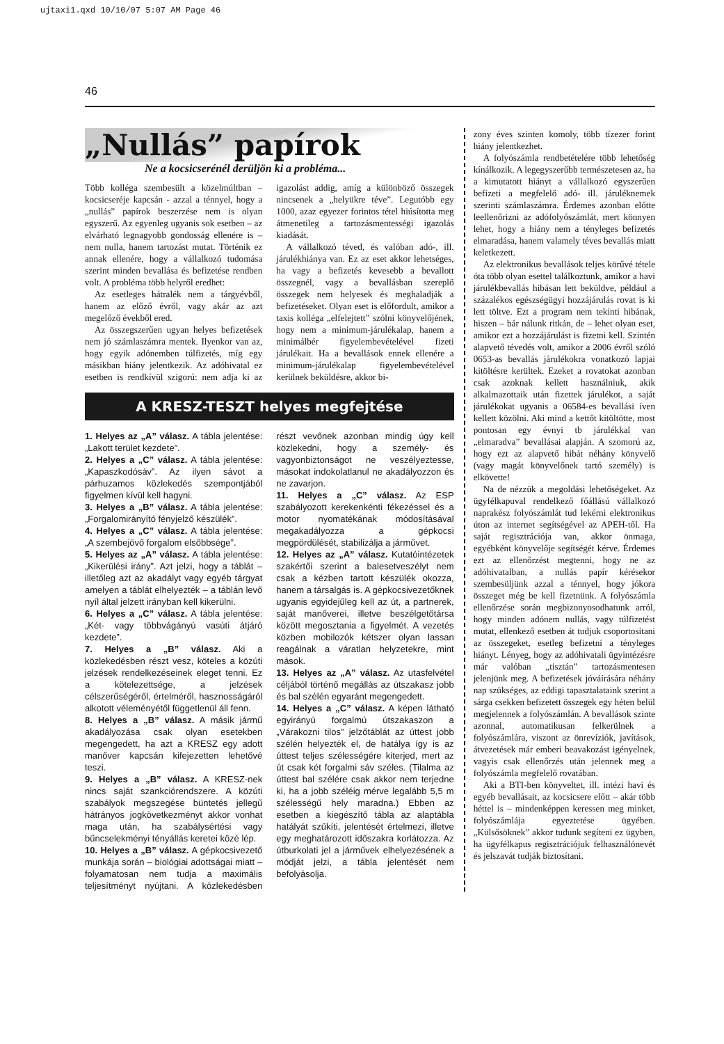ujtaxi1.qxd 10/10/07 5:07 AM Page 46
46
„Nullás” papírok
Ne a kocsicserénél derüljön ki a probléma...
Több kolléga szembesült a közelmúltban – kocsicseréje kapcsán - azzal a ténnyel, hogy a „nullás” papírok beszerzése nem is olyan egyszerű. Az egyenleg ugyanis sok esetben – az elvárható legnagyobb gondosság ellenére is – nem nulla, hanem tartozást mutat. Történik ez annak ellenére, hogy a vállalkozó tudomása szerint minden bevallása és befizetése rendben volt. A probléma több helyről eredhet:
Az esetleges hátralék nem a tárgyévből, hanem az előző évről, vagy akár az azt megelőző évekből ered.
Az összegszerűen ugyan helyes befizetések nem jó számlaszámra mentek. Ilyenkor van az, hogy egyik adónemben túlfizetés, míg egy másikban hiány jelentkezik. Az adóhivatal ez esetben is rendkívül szigorú: nem adja ki az igazolást addig, amíg a különböző összegek nincsenek a „helyükre téve”. Legutóbb egy 1000, azaz egyezer forintos tétel hiúsította meg átmenetileg a tartozásmentességi igazolás kiadását.
A vállalkozó téved, és valóban adó-, ill. járulékhiánya van. Ez az eset akkor lehetséges, ha vagy a befizetés kevesebb a bevallott összegnél, vagy a bevallásban szereplő összegek nem helyesek és meghaladják a befizetéseket. Olyan eset is előfordult, amikor a taxis kolléga „elfelejtett” szólni könyvelőjének, hogy nem a minimum-járulékalap, hanem a minimálbér figyelembevételével fizeti járulékait. Ha a bevallások ennek ellenére a minimum-járulékalap figyelembevételével kerülnek beküldésre, akkor bi-
A KRESZ-TESZT helyes megfejtése
1. Helyes az „A” válasz. A tábla jelentése: „Lakott terület kezdete”.
2. Helyes a „C” válasz. A tábla jelentése: „Kapaszkodósáv”. Az ilyen sávot a párhuzamos közlekedés szempontjából figyelmen kívül kell hagyni.
3. Helyes a „B” válasz. A tábla jelentése: „Forgalomirányító fényjelző készülék”.
4. Helyes a „C” válasz. A tábla jelentése: „A szembejövő forgalom elsőbbsége”.
5. Helyes az „A” válasz. A tábla jelentése: „Kikerülési irány”. Azt jelzi, hogy a táblát – illetőleg azt az akadályt vagy egyéb tárgyat amelyen a táblát elhelyezték – a táblán levő nyíl által jelzett irányban kell kikerülni.
6. Helyes a „C” válasz. A tábla jelentése: „Két- vagy többvágányú vasúti átjáró kezdete”.
7. Helyes a „B” válasz. Aki a közlekedésben részt vesz, köteles a közúti jelzések rendelkezéseinek eleget tenni. Ez a kötelezettsége, a jelzések célszerűségéről, értelméről, hasznosságáról alkotott véleményétől függetlenül áll fenn.
8. Helyes a „B” válasz. A másik jármű akadályozása csak olyan esetekben megengedett, ha azt a KRESZ egy adott manőver kapcsán kifejezetten lehetővé teszi.
9. Helyes a „B” válasz. A KRESZ-nek nincs saját szankciórendszere. A közúti szabályok megszegése büntetés jellegű hátrányos jogkövetkezményt akkor vonhat maga után, ha szabálysértési vagy bűncselekményi tényállás keretei közé lép.
10. Helyes a „B” válasz. A gépkocsivezető munkája során – biológiai adottságai miatt – folyamatosan nem tudja a maximális teljesítményt nyújtani. A közlekedésben részt vevőnek azonban mindig úgy kell közlekedni, hogy a személy- és vagyonbiztonságot ne veszélyeztesse, másokat indokolatlanul ne akadályozzon és ne zavarjon.
11. Helyes a „C” válasz. Az ESP szabályozott kerekenkénti fékezéssel és a motor nyomatékának módosításával megakadályozza a gépkocsi megpördülését, stabilizálja a járművet.
12. Helyes az „A” válasz. Kutatóintézetek szakértői szerint a balesetveszélyt nem csak a kézben tartott készülék okozza, hanem a társalgás is. A gépkocsivezetőknek ugyanis egyidejűleg kell az út, a partnerek, saját manőverei, illetve beszélgetőtársa között megosztania a figyelmét. A vezetés közben mobilozók kétszer olyan lassan reagálnak a váratlan helyzetekre, mint mások.
13. Helyes az „A” válasz. Az utasfelvétel céljából történő megállás az útszakasz jobb és bal szélén egyaránt megengedett.
14. Helyes a „C” válasz. A képen látható egyirányú forgalmú útszakaszon a „Várakozni tilos” jelzőtáblát az úttest jobb szélén helyezték el, de hatálya így is az úttest teljes szélességére kiterjed, mert az út csak két forgalmi sáv széles. (Tilalma az úttest bal szélére csak akkor nem terjedne ki, ha a jobb széléig mérve legalább 5,5 m szélességű hely maradna.) Ebben az esetben a kiegészítő tábla az alaptábla hatályát szűkíti, jelentését értelmezi, illetve egy meghatározott időszakra korlátozza. Az útburkolati jel a járművek elhelyezésének a módját jelzi, a tábla jelentését nem befolyásolja.
zony éves szinten komoly, több tízezer forint hiány jelentkezhet.
A folyószámla rendbetételére több lehetőség kínálkozik. A legegyszerűbb természetesen az, ha a kimutatott hiányt a vállalkozó egyszerűen befizeti a megfelelő adó- ill. járuléknemek szerinti számlaszámra. Érdemes azonban előtte leellenőrizni az adófolyószámlát, mert könnyen lehet, hogy a hiány nem a tényleges befizetés elmaradása, hanem valamely téves bevallás miatt keletkezett.
Az elektronikus bevallások teljes körűvé tétele óta több olyan esettel találkoztunk, amikor a havi járulékbevallás hibásan lett beküldve, például a százalékos egészségügyi hozzájárulás rovat is ki lett töltve. Ezt a program nem tekinti hibának, hiszen – bár nálunk ritkán, de – lehet olyan eset, amikor ezt a hozzájárulást is fizetni kell. Szintén alapvető tévedés volt, amikor a 2006 évről szóló 0653-as bevallás járulékokra vonatkozó lapjai kitöltésre kerültek. Ezeket a rovatokat azonban csak azoknak kellett használniuk, akik alkalmazottaik után fizettek járulékot, a saját járulékokat ugyanis a 06584-es bevallási íven kellett közölni. Aki mind a kettőt kitöltötte, most pontosan egy évnyi tb járulékkal van „elmaradva” bevallásai alapján. A szomorú az, hogy ezt az alapvető hibát néhány könyvelő (vagy magát könyvelőnek tartó személy) is elkövette!
Na de nézzük a megoldási lehetőségeket. Az ügyfélkapuval rendelkező főállású vállalkozó naprakész folyószámlát tud lekérni elektronikus úton az internet segítségével az APEH-től. Ha saját regisztrációja van, akkor önmaga, egyébként könyvelője segítségét kérve. Érdemes ezt az ellenőrzést megtenni, hogy ne az adóhivatalban, a nullás papír kérésekor szembesüljünk azzal a ténnyel, hogy jókora összeget még be kell fizetnünk. A folyószámla ellenőrzése során megbizonyosodhatunk arról, hogy minden adónem nullás, vagy túlfizetést mutat, ellenkező esetben át tudjuk csoportosítani az összegeket, esetleg befizetni a tényleges hiányt. Lényeg, hogy az adóhivatali ügyintézésre már valóban „tisztán” tartozásmentesen jelenjünk meg. A befizetések jóváírására néhány nap szükséges, az eddigi tapasztalataink szerint a sárga csekken befizetett összegek egy héten belül megjelennek a folyószámlán. A bevallások szinte azonnal, automatikusan felkerülnek a folyószámlára, viszont az önrevíziók, javítások, átvezetések már emberi beavakozást igényelnek, vagyis csak ellenőrzés után jelennek meg a folyószámla megfelelő rovatában.
Aki a BTI-ben könyveltet, ill. intézi havi és egyéb bevallásait, az kocsicsere előtt – akár több héttel is – mindenképpen keressen meg minket, folyószámlája egyeztetése ügyében. „Külsősöknek” akkor tudunk segíteni ez ügyben, ha ügyfélkapus regisztrációjuk felhasználónevét és jelszavát tudják biztosítani.